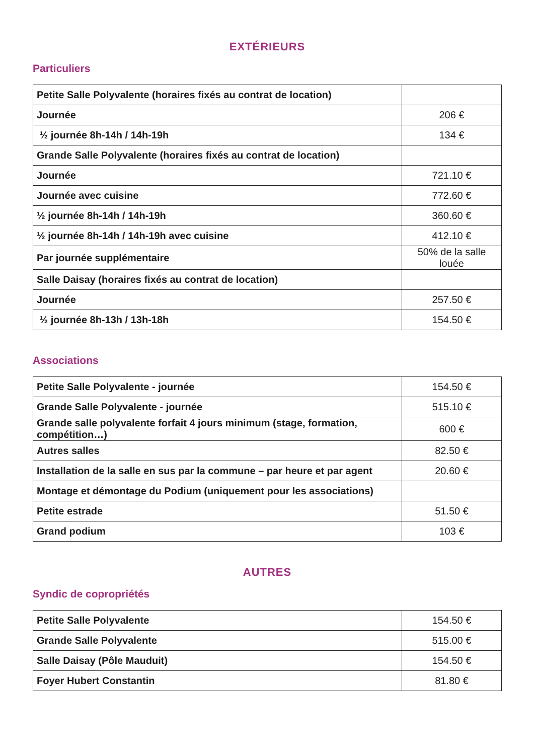EXTÉRIEURS
Particuliers
| Petite Salle Polyvalente (horaires fixés au contrat de location) | |
| Journée | 206 € |
| ½ journée 8h-14h / 14h-19h | 134 € |
| Grande Salle Polyvalente (horaires fixés au contrat de location) | |
| Journée | 721.10 € |
| Journée avec cuisine | 772.60 € |
| ½ journée 8h-14h / 14h-19h | 360.60 € |
| ½ journée 8h-14h / 14h-19h avec cuisine | 412.10 € |
| Par journée supplémentaire | 50% de la salle louée |
| Salle Daisay (horaires fixés au contrat de location) | |
| Journée | 257.50 € |
| ½ journée 8h-13h / 13h-18h | 154.50 € |
Associations
| Petite Salle Polyvalente - journée | 154.50 € |
| Grande Salle Polyvalente - journée | 515.10 € |
| Grande salle polyvalente forfait 4 jours minimum (stage, formation, compétition…) | 600 € |
| Autres salles | 82.50 € |
| Installation de la salle en sus par la commune – par heure et par agent | 20.60 € |
| Montage et démontage du Podium (uniquement pour les associations) | |
| Petite estrade | 51.50 € |
| Grand podium | 103 € |
AUTRES
Syndic de copropriétés
| Petite Salle Polyvalente | 154.50 € |
| Grande Salle Polyvalente | 515.00 € |
| Salle Daisay (Pôle Mauduit) | 154.50 € |
| Foyer Hubert Constantin | 81.80 € |